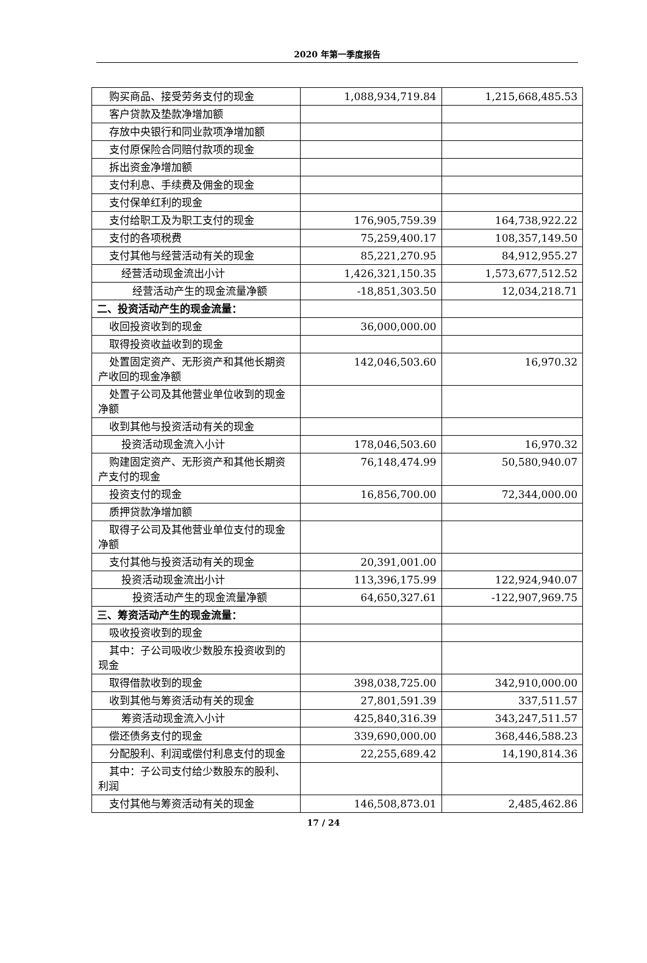2020 年第一季度报告
| 购买商品、接受劳务支付的现金 | 1,088,934,719.84 | 1,215,668,485.53 |
| 客户贷款及垫款净增加额 | | |
| 存放中央银行和同业款项净增加额 | | |
| 支付原保险合同赔付款项的现金 | | |
| 拆出资金净增加额 | | |
| 支付利息、手续费及佣金的现金 | | |
| 支付保单红利的现金 | | |
| 支付给职工及为职工支付的现金 | 176,905,759.39 | 164,738,922.22 |
| 支付的各项税费 | 75,259,400.17 | 108,357,149.50 |
| 支付其他与经营活动有关的现金 | 85,221,270.95 | 84,912,955.27 |
| 经营活动现金流出小计 | 1,426,321,150.35 | 1,573,677,512.52 |
| 经营活动产生的现金流量净额 | -18,851,303.50 | 12,034,218.71 |
| 二、投资活动产生的现金流量： | | |
| 收回投资收到的现金 | 36,000,000.00 | |
| 取得投资收益收到的现金 | | |
| 处置固定资产、无形资产和其他长期资产收回的现金净额 | 142,046,503.60 | 16,970.32 |
| 处置子公司及其他营业单位收到的现金净额 | | |
| 收到其他与投资活动有关的现金 | | |
| 投资活动现金流入小计 | 178,046,503.60 | 16,970.32 |
| 购建固定资产、无形资产和其他长期资产支付的现金 | 76,148,474.99 | 50,580,940.07 |
| 投资支付的现金 | 16,856,700.00 | 72,344,000.00 |
| 质押贷款净增加额 | | |
| 取得子公司及其他营业单位支付的现金净额 | | |
| 支付其他与投资活动有关的现金 | 20,391,001.00 | |
| 投资活动现金流出小计 | 113,396,175.99 | 122,924,940.07 |
| 投资活动产生的现金流量净额 | 64,650,327.61 | -122,907,969.75 |
| 三、筹资活动产生的现金流量： | | |
| 吸收投资收到的现金 | | |
| 其中：子公司吸收少数股东投资收到的现金 | | |
| 取得借款收到的现金 | 398,038,725.00 | 342,910,000.00 |
| 收到其他与筹资活动有关的现金 | 27,801,591.39 | 337,511.57 |
| 筹资活动现金流入小计 | 425,840,316.39 | 343,247,511.57 |
| 偿还债务支付的现金 | 339,690,000.00 | 368,446,588.23 |
| 分配股利、利润或偿付利息支付的现金 | 22,255,689.42 | 14,190,814.36 |
| 其中：子公司支付给少数股东的股利、利润 | | |
| 支付其他与筹资活动有关的现金 | 146,508,873.01 | 2,485,462.86 |
17 / 24